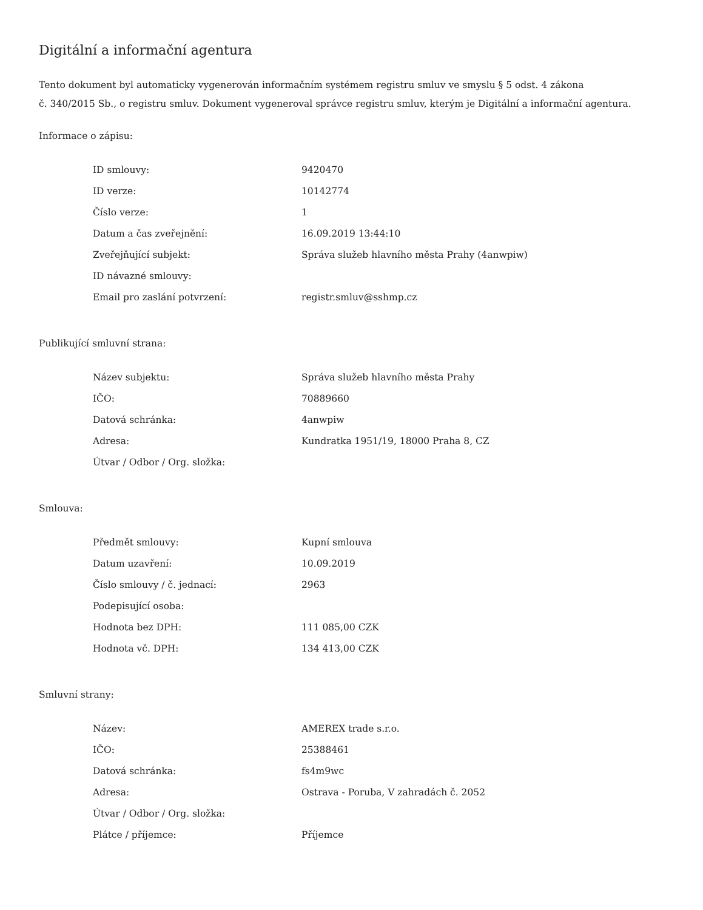Digitální a informační agentura
Tento dokument byl automaticky vygenerován informačním systémem registru smluv ve smyslu § 5 odst. 4 zákona
č. 340/2015 Sb., o registru smluv. Dokument vygeneroval správce registru smluv, kterým je Digitální a informační agentura.
Informace o zápisu:
| ID smlouvy: | 9420470 |
| ID verze: | 10142774 |
| Číslo verze: | 1 |
| Datum a čas zveřejnění: | 16.09.2019 13:44:10 |
| Zveřejňující subjekt: | Správa služeb hlavního města Prahy (4anwpiw) |
| ID návazné smlouvy: | |
| Email pro zaslání potvrzení: | registr.smluv@sshmp.cz |
Publikující smluvní strana:
| Název subjektu: | Správa služeb hlavního města Prahy |
| IČO: | 70889660 |
| Datová schránka: | 4anwpiw |
| Adresa: | Kundratka 1951/19, 18000 Praha 8, CZ |
| Útvar / Odbor / Org. složka: | |
Smlouva:
| Předmět smlouvy: | Kupní smlouva |
| Datum uzavření: | 10.09.2019 |
| Číslo smlouvy / č. jednací: | 2963 |
| Podepisující osoba: | |
| Hodnota bez DPH: | 111 085,00 CZK |
| Hodnota vč. DPH: | 134 413,00 CZK |
Smluvní strany:
| Název: | AMEREX trade s.r.o. |
| IČO: | 25388461 |
| Datová schránka: | fs4m9wc |
| Adresa: | Ostrava - Poruba, V zahradách č. 2052 |
| Útvar / Odbor / Org. složka: | |
| Plátce / příjemce: | Příjemce |